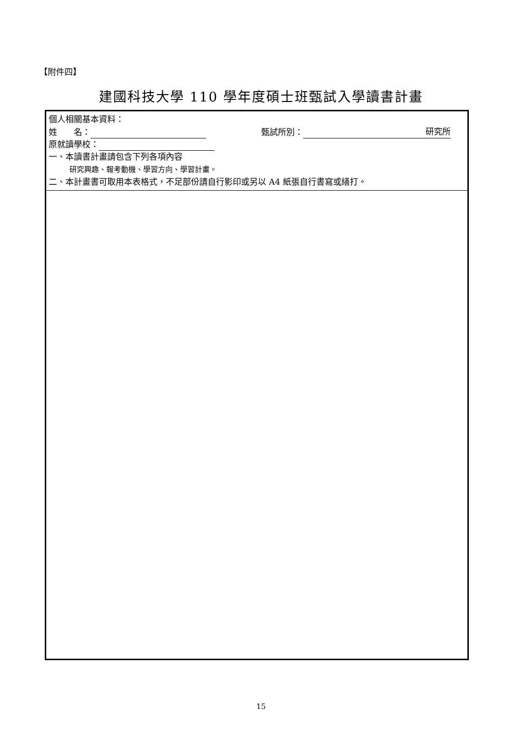【附件四】
建國科技大學 110 學年度碩士班甄試入學讀書計畫
| 個人相關基本資料： 姓 名： 甄試所別： 研究所 原就讀學校： 一、本讀書計畫請包含下列各項內容 研究興趣、報考動機、學習方向、學習計畫。 二、本計畫書可取用本表格式，不足部份請自行影印或另以 A4 紙張自行書寫或繕打。 |
15